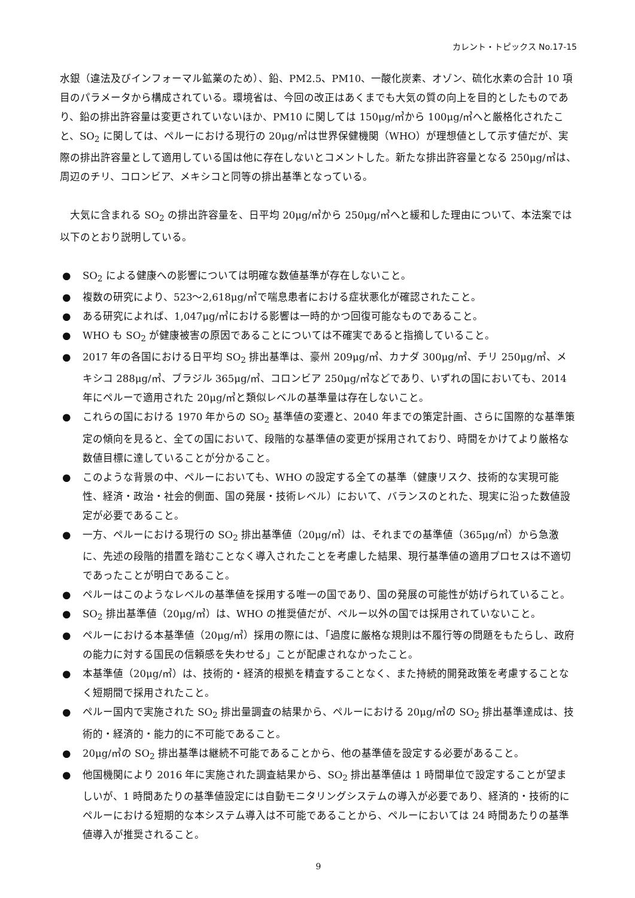カレント・トピックス No.17-15
水銀（違法及びインフォーマル鉱業のため）、鉛、PM2.5、PM10、一酸化炭素、オゾン、硫化水素の合計 10 項目のパラメータから構成されている。環境省は、今回の改正はあくまでも大気の質の向上を目的としたものであり、鉛の排出許容量は変更されていないほか、PM10 に関しては 150μg/㎥から 100μg/㎥へと厳格化されたこと、SO<sub>2</sub> に関しては、ペルーにおける現行の 20μg/㎥は世界保健機関（WHO）が理想値として示す値だが、実際の排出許容量として適用している国は他に存在しないとコメントした。新たな排出許容量となる 250μg/㎥は、周辺のチリ、コロンビア、メキシコと同等の排出基準となっている。
　大気に含まれる SO<sub>2</sub> の排出許容量を、日平均 20μg/㎥から 250μg/㎥へと緩和した理由について、本法案では以下のとおり説明している。
● SO<sub>2</sub> による健康への影響については明確な数値基準が存在しないこと。
● 複数の研究により、523～2,618μg/㎥で喘息患者における症状悪化が確認されたこと。
● ある研究によれば、1,047μg/㎥における影響は一時的かつ回復可能なものであること。
● WHO も SO<sub>2</sub> が健康被害の原因であることについては不確実であると指摘していること。
● 2017 年の各国における日平均 SO<sub>2</sub> 排出基準は、豪州 209μg/㎥、カナダ 300μg/㎥、チリ 250μg/㎥、メキシコ 288μg/㎥、ブラジル 365μg/㎥、コロンビア 250μg/㎥などであり、いずれの国においても、2014 年にペルーで適用された 20μg/㎥と類似レベルの基準量は存在しないこと。
● これらの国における 1970 年からの SO<sub>2</sub> 基準値の変遷と、2040 年までの策定計画、さらに国際的な基準策定の傾向を見ると、全ての国において、段階的な基準値の変更が採用されており、時間をかけてより厳格な数値目標に達していることが分かること。
● このような背景の中、ペルーにおいても、WHO の設定する全ての基準（健康リスク、技術的な実現可能性、経済・政治・社会的側面、国の発展・技術レベル）において、バランスのとれた、現実に沿った数値設定が必要であること。
● 一方、ペルーにおける現行の SO<sub>2</sub> 排出基準値（20μg/㎥）は、それまでの基準値（365μg/㎥）から急激に、先述の段階的措置を踏むことなく導入されたことを考慮した結果、現行基準値の適用プロセスは不適切であったことが明白であること。
● ペルーはこのようなレベルの基準値を採用する唯一の国であり、国の発展の可能性が妨げられていること。
● SO<sub>2</sub> 排出基準値（20μg/㎥）は、WHO の推奨値だが、ペルー以外の国では採用されていないこと。
● ペルーにおける本基準値（20μg/㎥）採用の際には、「過度に厳格な規則は不履行等の問題をもたらし、政府の能力に対する国民の信頼感を失わせる」ことが配慮されなかったこと。
● 本基準値（20μg/㎥）は、技術的・経済的根拠を精査することなく、また持続的開発政策を考慮することなく短期間で採用されたこと。
● ペルー国内で実施された SO<sub>2</sub> 排出量調査の結果から、ペルーにおける 20μg/㎥の SO<sub>2</sub> 排出基準達成は、技術的・経済的・能力的に不可能であること。
● 20μg/㎥の SO<sub>2</sub> 排出基準は継続不可能であることから、他の基準値を設定する必要があること。
● 他国機関により 2016 年に実施された調査結果から、SO<sub>2</sub> 排出基準値は 1 時間単位で設定することが望ましいが、1 時間あたりの基準値設定には自動モニタリングシステムの導入が必要であり、経済的・技術的にペルーにおける短期的な本システム導入は不可能であることから、ペルーにおいては 24 時間あたりの基準値導入が推奨されること。
9